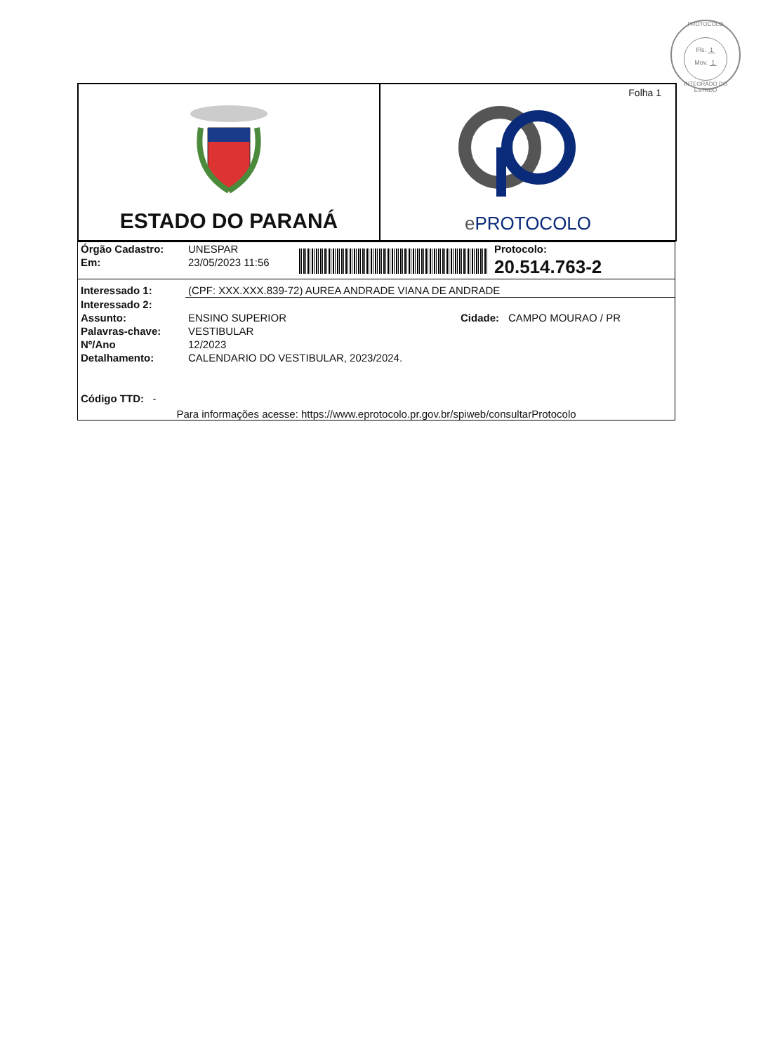PROTOCOLO
Fls. 1
Mov. 1
INTEGRADO DO ESTADO
ESTADO DO PARANÁ
Folha 1
e PROTOCOLO
| Órgão Cadastro: | UNESPAR | | Protocolo: |
| Em: | 23/05/2023 11:56 | | 20.514.763-2 |
| Interessado 1: | (CPF: XXX.XXX.839-72) AUREA ANDRADE VIANA DE ANDRADE | | |
| Interessado 2: | | | |
| Assunto: | ENSINO SUPERIOR | Cidade: | CAMPO MOURAO / PR |
| Palavras-chave: | VESTIBULAR | | |
| Nº/Ano | 12/2023 | | |
| Detalhamento: | CALENDARIO DO VESTIBULAR, 2023/2024. | | |
| Código TTD: - | | | |
Para informações acesse: https://www.eprotocolo.pr.gov.br/spiweb/consultarProtocolo